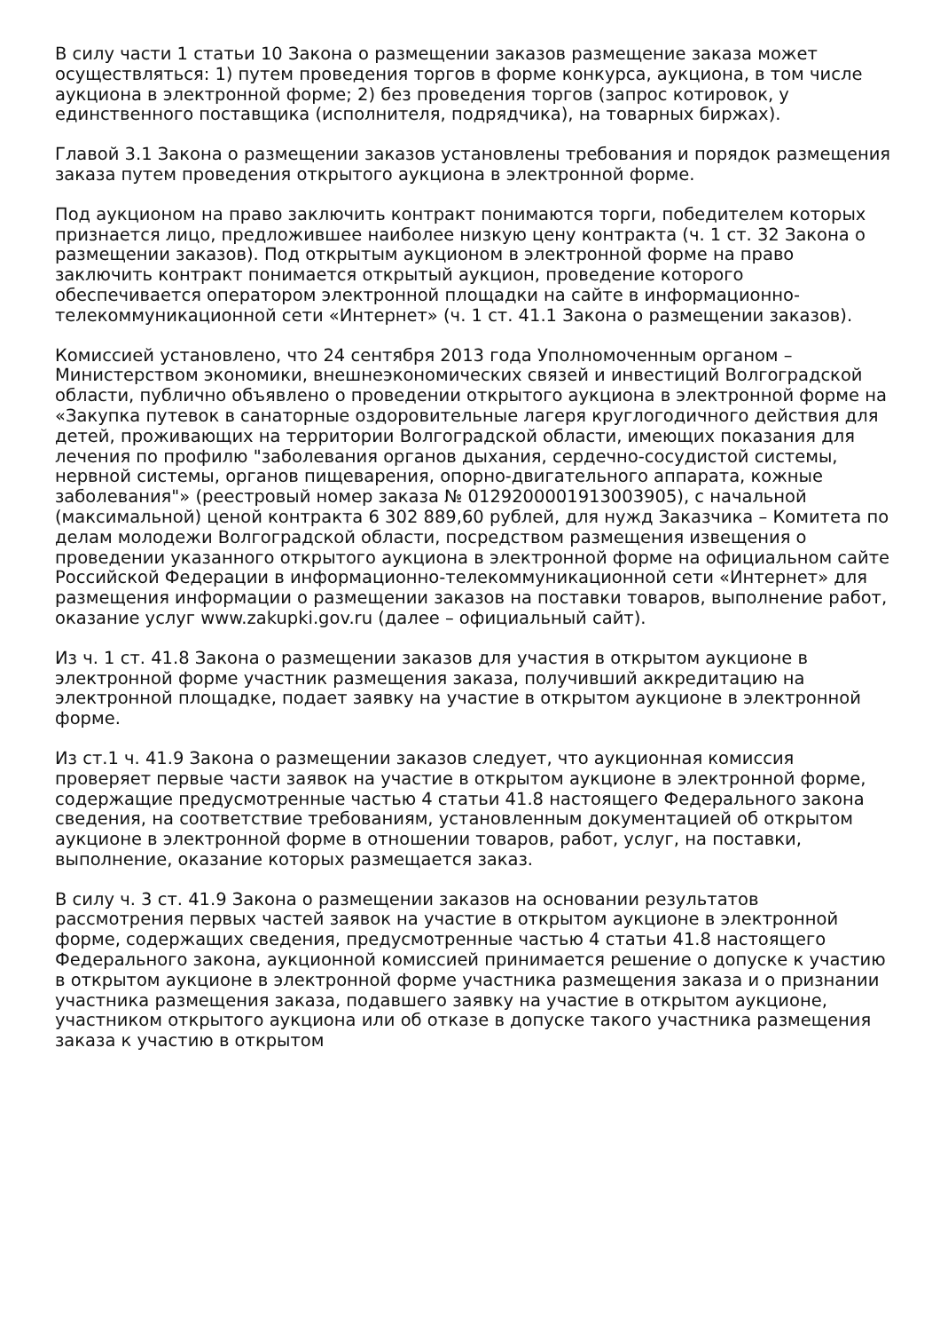В силу части 1 статьи 10 Закона о размещении заказов размещение заказа может осуществляться: 1) путем проведения торгов в форме конкурса, аукциона, в том числе аукциона в электронной форме; 2) без проведения торгов (запрос котировок, у единственного поставщика (исполнителя, подрядчика), на товарных биржах).
Главой 3.1 Закона о размещении заказов установлены требования и порядок размещения заказа путем проведения открытого аукциона в электронной форме.
Под аукционом на право заключить контракт понимаются торги, победителем которых признается лицо, предложившее наиболее низкую цену контракта (ч. 1 ст. 32 Закона о размещении заказов). Под открытым аукционом в электронной форме на право заключить контракт понимается открытый аукцион, проведение которого обеспечивается оператором электронной площадки на сайте в информационно-телекоммуникационной сети «Интернет» (ч. 1 ст. 41.1 Закона о размещении заказов).
Комиссией установлено, что 24 сентября 2013 года Уполномоченным органом – Министерством экономики, внешнеэкономических связей и инвестиций Волгоградской области, публично объявлено о проведении открытого аукциона в электронной форме на «Закупка путевок в санаторные оздоровительные лагеря круглогодичного действия для детей, проживающих на территории Волгоградской области, имеющих показания для лечения по профилю "заболевания органов дыхания, сердечно-сосудистой системы, нервной системы, органов пищеварения, опорно-двигательного аппарата, кожные заболевания"» (реестровый номер заказа № 0129200001913003905), с начальной (максимальной) ценой контракта 6 302 889,60 рублей, для нужд Заказчика – Комитета по делам молодежи Волгоградской области, посредством размещения извещения о проведении указанного открытого аукциона в электронной форме на официальном сайте Российской Федерации в информационно-телекоммуникационной сети «Интернет» для размещения информации о размещении заказов на поставки товаров, выполнение работ, оказание услуг www.zakupki.gov.ru (далее – официальный сайт).
Из ч. 1 ст. 41.8 Закона о размещении заказов для участия в открытом аукционе в электронной форме участник размещения заказа, получивший аккредитацию на электронной площадке, подает заявку на участие в открытом аукционе в электронной форме.
Из ст.1 ч. 41.9 Закона о размещении заказов следует, что аукционная комиссия проверяет первые части заявок на участие в открытом аукционе в электронной форме, содержащие предусмотренные частью 4 статьи 41.8 настоящего Федерального закона сведения, на соответствие требованиям, установленным документацией об открытом аукционе в электронной форме в отношении товаров, работ, услуг, на поставки, выполнение, оказание которых размещается заказ.
В силу ч. 3 ст. 41.9 Закона о размещении заказов на основании результатов рассмотрения первых частей заявок на участие в открытом аукционе в электронной форме, содержащих сведения, предусмотренные частью 4 статьи 41.8 настоящего Федерального закона, аукционной комиссией принимается решение о допуске к участию в открытом аукционе в электронной форме участника размещения заказа и о признании участника размещения заказа, подавшего заявку на участие в открытом аукционе, участником открытого аукциона или об отказе в допуске такого участника размещения заказа к участию в открытом